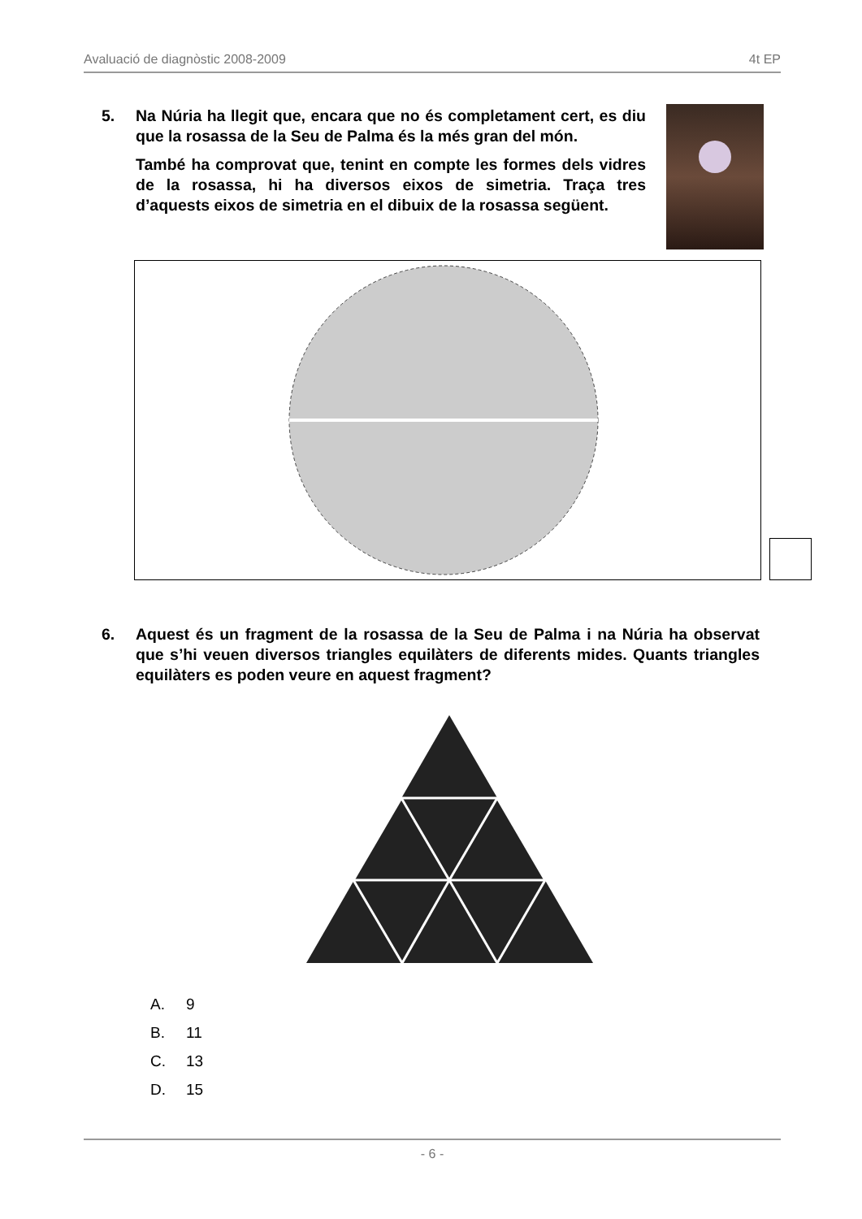Avaluació de diagnòstic 2008-2009 4t EP
5. Na Núria ha llegit que, encara que no és completament cert, es diu que la rosassa de la Seu de Palma és la més gran del món.
També ha comprovat que, tenint en compte les formes dels vidres de la rosassa, hi ha diversos eixos de simetria. Traça tres d’aquests eixos de simetria en el dibuix de la rosassa següent.
6. Aquest és un fragment de la rosassa de la Seu de Palma i na Núria ha observat que s’hi veuen diversos triangles equilàters de diferents mides. Quants triangles equilàters es poden veure en aquest fragment?
A. 9
B. 11
C. 13
D. 15
- 6 -